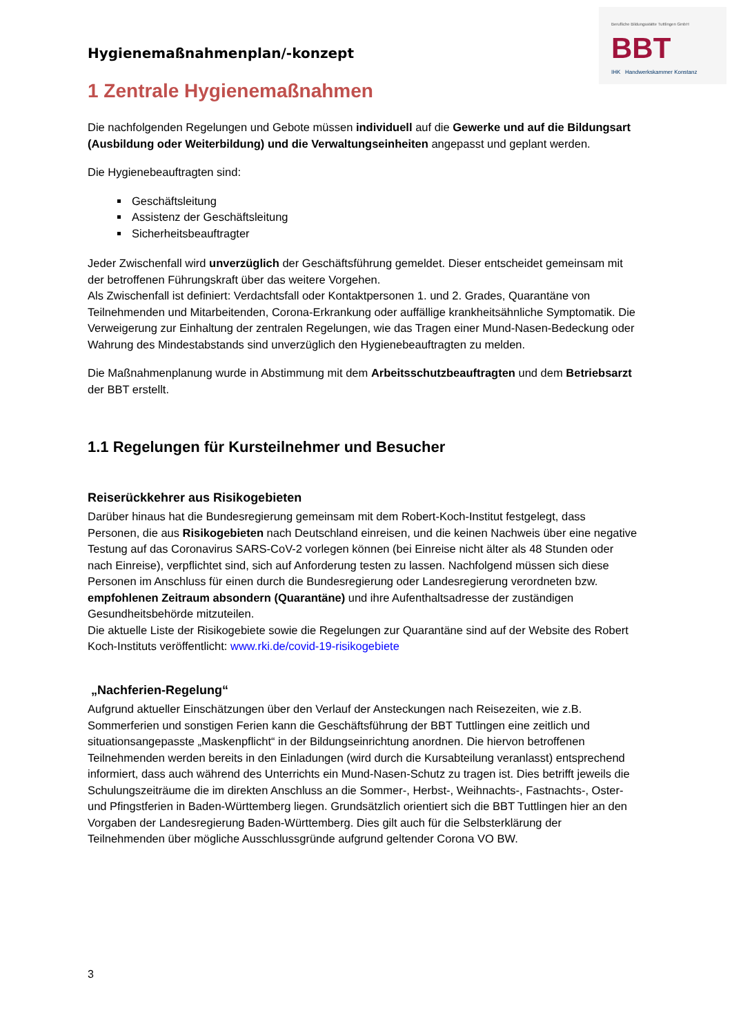Berufliche Bildungsstätte Tuttlingen GmbH
BBT
IHK Handwerkskammer Konstanz
Hygienemaßnahmenplan/-konzept
1 Zentrale Hygienemaßnahmen
Die nachfolgenden Regelungen und Gebote müssen individuell auf die Gewerke und auf die Bildungsart (Ausbildung oder Weiterbildung) und die Verwaltungseinheiten angepasst und geplant werden.
Die Hygienebeauftragten sind:
Geschäftsleitung
Assistenz der Geschäftsleitung
Sicherheitsbeauftragter
Jeder Zwischenfall wird unverzüglich der Geschäftsführung gemeldet. Dieser entscheidet gemeinsam mit der betroffenen Führungskraft über das weitere Vorgehen.
Als Zwischenfall ist definiert: Verdachtsfall oder Kontaktpersonen 1. und 2. Grades, Quarantäne von Teilnehmenden und Mitarbeitenden, Corona-Erkrankung oder auffällige krankheitsähnliche Symptomatik. Die Verweigerung zur Einhaltung der zentralen Regelungen, wie das Tragen einer Mund-Nasen-Bedeckung oder Wahrung des Mindestabstands sind unverzüglich den Hygienebeauftragten zu melden.
Die Maßnahmenplanung wurde in Abstimmung mit dem Arbeitsschutzbeauftragten und dem Betriebsarzt der BBT erstellt.
1.1 Regelungen für Kursteilnehmer und Besucher
Reiserückkehrer aus Risikogebieten
Darüber hinaus hat die Bundesregierung gemeinsam mit dem Robert-Koch-Institut festgelegt, dass Personen, die aus Risikogebieten nach Deutschland einreisen, und die keinen Nachweis über eine negative Testung auf das Coronavirus SARS-CoV-2 vorlegen können (bei Einreise nicht älter als 48 Stunden oder nach Einreise), verpflichtet sind, sich auf Anforderung testen zu lassen. Nachfolgend müssen sich diese Personen im Anschluss für einen durch die Bundesregierung oder Landesregierung verordneten bzw. empfohlenen Zeitraum absondern (Quarantäne) und ihre Aufenthaltsadresse der zuständigen Gesundheitsbehörde mitzuteilen.
Die aktuelle Liste der Risikogebiete sowie die Regelungen zur Quarantäne sind auf der Website des Robert Koch-Instituts veröffentlicht: www.rki.de/covid-19-risikogebiete
„Nachferien-Regelung“
Aufgrund aktueller Einschätzungen über den Verlauf der Ansteckungen nach Reisezeiten, wie z.B. Sommerferien und sonstigen Ferien kann die Geschäftsführung der BBT Tuttlingen eine zeitlich und situationsangepasste „Maskenpflicht“ in der Bildungseinrichtung anordnen. Die hiervon betroffenen Teilnehmenden werden bereits in den Einladungen (wird durch die Kursabteilung veranlasst) entsprechend informiert, dass auch während des Unterrichts ein Mund-Nasen-Schutz zu tragen ist. Dies betrifft jeweils die Schulungszeiträume die im direkten Anschluss an die Sommer-, Herbst-, Weihnachts-, Fastnachts-, Oster- und Pfingstferien in Baden-Württemberg liegen. Grundsätzlich orientiert sich die BBT Tuttlingen hier an den Vorgaben der Landesregierung Baden-Württemberg. Dies gilt auch für die Selbsterklärung der Teilnehmenden über mögliche Ausschlussgründe aufgrund geltender Corona VO BW.
3